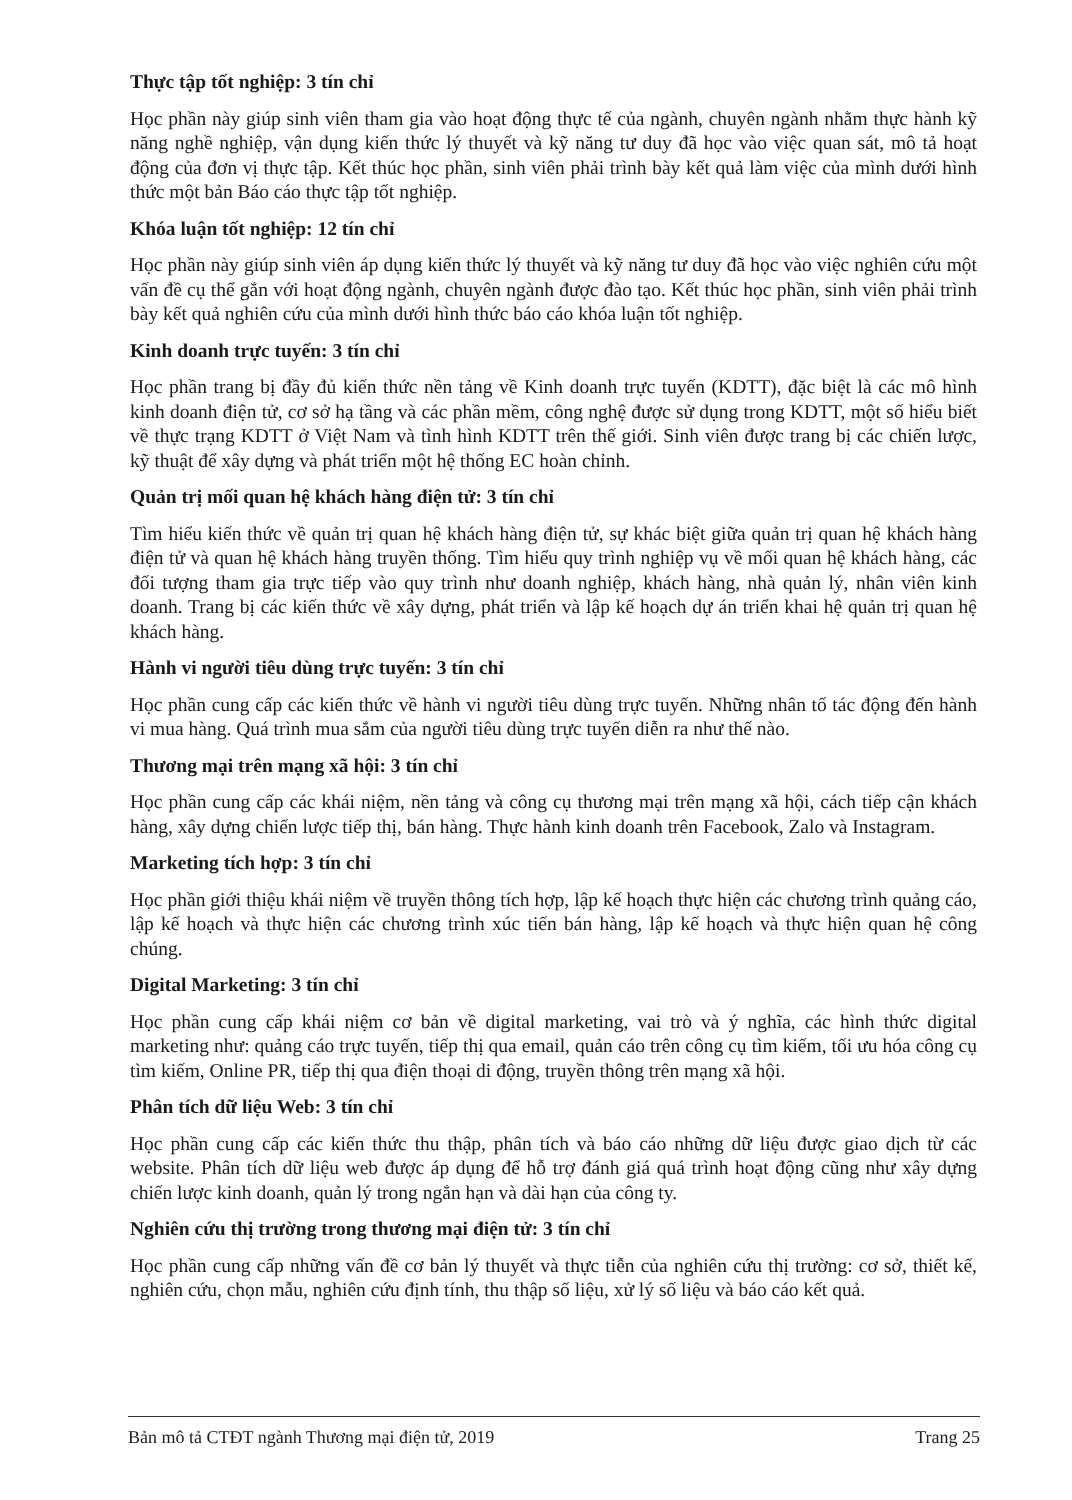Thực tập tốt nghiệp: 3 tín chỉ
Học phần này giúp sinh viên tham gia vào hoạt động thực tế của ngành, chuyên ngành nhằm thực hành kỹ năng nghề nghiệp, vận dụng kiến thức lý thuyết và kỹ năng tư duy đã học vào việc quan sát, mô tả hoạt động của đơn vị thực tập. Kết thúc học phần, sinh viên phải trình bày kết quả làm việc của mình dưới hình thức một bản Báo cáo thực tập tốt nghiệp.
Khóa luận tốt nghiệp: 12 tín chỉ
Học phần này giúp sinh viên áp dụng kiến thức lý thuyết và kỹ năng tư duy đã học vào việc nghiên cứu một vấn đề cụ thể gắn với hoạt động ngành, chuyên ngành được đào tạo. Kết thúc học phần, sinh viên phải trình bày kết quả nghiên cứu của mình dưới hình thức báo cáo khóa luận tốt nghiệp.
Kinh doanh trực tuyến: 3 tín chỉ
Học phần trang bị đầy đủ kiến thức nền tảng về Kinh doanh trực tuyến (KDTT), đặc biệt là các mô hình kinh doanh điện tử, cơ sở hạ tầng và các phần mềm, công nghệ được sử dụng trong KDTT, một số hiểu biết về thực trạng KDTT ở Việt Nam và tình hình KDTT trên thế giới. Sinh viên được trang bị các chiến lược, kỹ thuật để xây dựng và phát triển một hệ thống EC hoàn chỉnh.
Quản trị mối quan hệ khách hàng điện tử: 3 tín chỉ
Tìm hiểu kiến thức về quản trị quan hệ khách hàng điện tử, sự khác biệt giữa quản trị quan hệ khách hàng điện tử và quan hệ khách hàng truyền thống. Tìm hiểu quy trình nghiệp vụ về mối quan hệ khách hàng, các đối tượng tham gia trực tiếp vào quy trình như doanh nghiệp, khách hàng, nhà quản lý, nhân viên kinh doanh. Trang bị các kiến thức về xây dựng, phát triển và lập kế hoạch dự án triển khai hệ quản trị quan hệ khách hàng.
Hành vi người tiêu dùng trực tuyến: 3 tín chỉ
Học phần cung cấp các kiến thức về hành vi người tiêu dùng trực tuyến. Những nhân tố tác động đến hành vi mua hàng. Quá trình mua sắm của người tiêu dùng trực tuyến diễn ra như thế nào.
Thương mại trên mạng xã hội: 3 tín chỉ
Học phần cung cấp các khái niệm, nền tảng và công cụ thương mại trên mạng xã hội, cách tiếp cận khách hàng, xây dựng chiến lược tiếp thị, bán hàng. Thực hành kinh doanh trên Facebook, Zalo và Instagram.
Marketing tích hợp: 3 tín chỉ
Học phần giới thiệu khái niệm về truyền thông tích hợp, lập kế hoạch thực hiện các chương trình quảng cáo, lập kế hoạch và thực hiện các chương trình xúc tiến bán hàng, lập kế hoạch và thực hiện quan hệ công chúng.
Digital Marketing: 3 tín chỉ
Học phần cung cấp khái niệm cơ bản về digital marketing, vai trò và ý nghĩa, các hình thức digital marketing như: quảng cáo trực tuyến, tiếp thị qua email, quản cáo trên công cụ tìm kiếm, tối ưu hóa công cụ tìm kiếm, Online PR, tiếp thị qua điện thoại di động, truyền thông trên mạng xã hội.
Phân tích dữ liệu Web: 3 tín chỉ
Học phần cung cấp các kiến thức thu thập, phân tích và báo cáo những dữ liệu được giao dịch từ các website. Phân tích dữ liệu web được áp dụng để hỗ trợ đánh giá quá trình hoạt động cũng như xây dựng chiến lược kinh doanh, quản lý trong ngắn hạn và dài hạn của công ty.
Nghiên cứu thị trường trong thương mại điện tử: 3 tín chỉ
Học phần cung cấp những vấn đề cơ bản lý thuyết và thực tiễn của nghiên cứu thị trường: cơ sở, thiết kế, nghiên cứu, chọn mẫu, nghiên cứu định tính, thu thập số liệu, xử lý số liệu và báo cáo kết quả.
Bản mô tả CTĐT ngành Thương mại điện tử, 2019 Trang 25